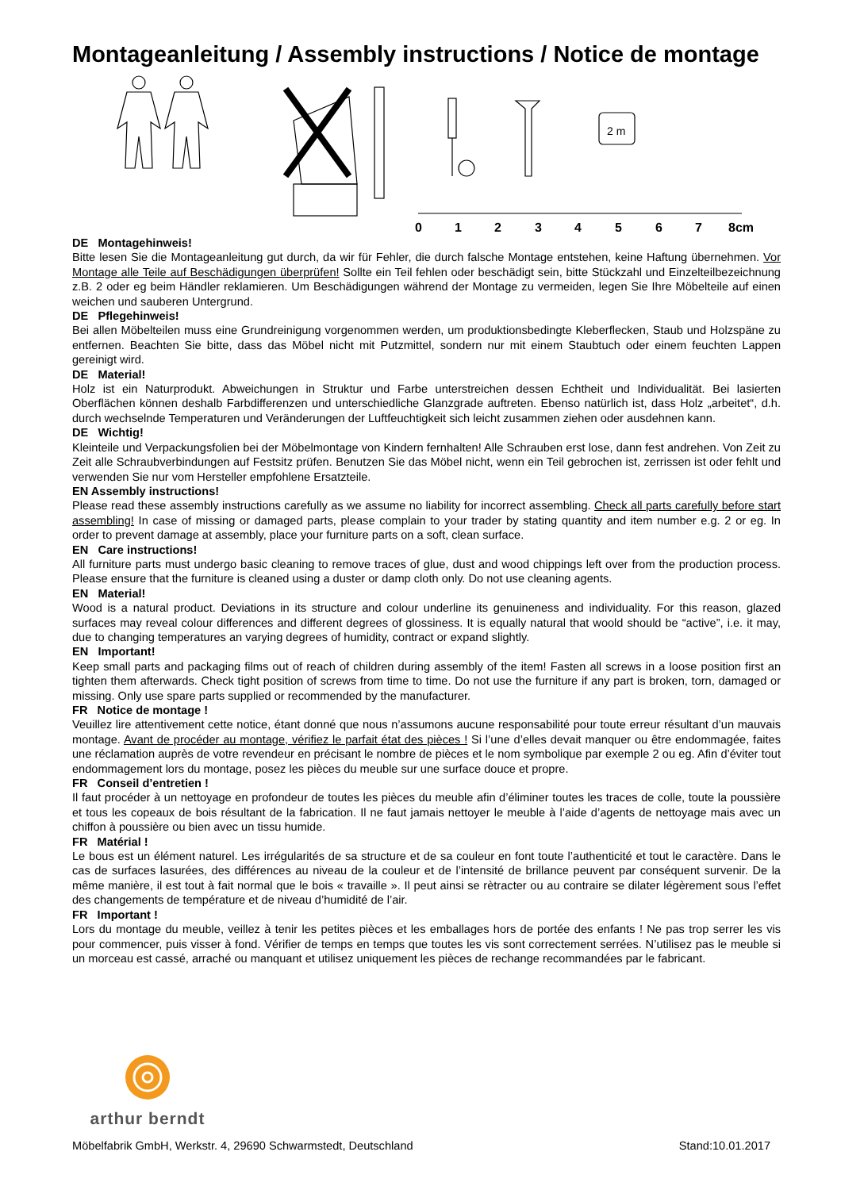Montageanleitung / Assembly instructions / Notice de montage
2 m
0
1
2
3
4
5
6
7
8cm
DE Montagehinweis!
Bitte lesen Sie die Montageanleitung gut durch, da wir für Fehler, die durch falsche Montage entstehen, keine Haftung übernehmen. Vor Montage alle Teile auf Beschädigungen überprüfen! Sollte ein Teil fehlen oder beschädigt sein, bitte Stückzahl und Einzelteilbezeichnung z.B. 2 oder eg beim Händler reklamieren. Um Beschädigungen während der Montage zu vermeiden, legen Sie Ihre Möbelteile auf einen weichen und sauberen Untergrund.
DE Pflegehinweis!
Bei allen Möbelteilen muss eine Grundreinigung vorgenommen werden, um produktionsbedingte Kleberflecken, Staub und Holzspäne zu entfernen. Beachten Sie bitte, dass das Möbel nicht mit Putzmittel, sondern nur mit einem Staubtuch oder einem feuchten Lappen gereinigt wird.
DE Material!
Holz ist ein Naturprodukt. Abweichungen in Struktur und Farbe unterstreichen dessen Echtheit und Individualität. Bei lasierten Oberflächen können deshalb Farbdifferenzen und unterschiedliche Glanzgrade auftreten. Ebenso natürlich ist, dass Holz „arbeitet“, d.h. durch wechselnde Temperaturen und Veränderungen der Luftfeuchtigkeit sich leicht zusammen ziehen oder ausdehnen kann.
DE Wichtig!
Kleinteile und Verpackungsfolien bei der Möbelmontage von Kindern fernhalten! Alle Schrauben erst lose, dann fest andrehen. Von Zeit zu Zeit alle Schraubverbindungen auf Festsitz prüfen. Benutzen Sie das Möbel nicht, wenn ein Teil gebrochen ist, zerrissen ist oder fehlt und verwenden Sie nur vom Hersteller empfohlene Ersatzteile.
EN Assembly instructions!
Please read these assembly instructions carefully as we assume no liability for incorrect assembling. Check all parts carefully before start assembling! In case of missing or damaged parts, please complain to your trader by stating quantity and item number e.g. 2 or eg. In order to prevent damage at assembly, place your furniture parts on a soft, clean surface.
EN Care instructions!
All furniture parts must undergo basic cleaning to remove traces of glue, dust and wood chippings left over from the production process. Please ensure that the furniture is cleaned using a duster or damp cloth only. Do not use cleaning agents.
EN Material!
Wood is a natural product. Deviations in its structure and colour underline its genuineness and individuality. For this reason, glazed surfaces may reveal colour differences and different degrees of glossiness. It is equally natural that woold should be “active”, i.e. it may, due to changing temperatures an varying degrees of humidity, contract or expand slightly.
EN Important!
Keep small parts and packaging films out of reach of children during assembly of the item! Fasten all screws in a loose position first an tighten them afterwards. Check tight position of screws from time to time. Do not use the furniture if any part is broken, torn, damaged or missing. Only use spare parts supplied or recommended by the manufacturer.
FR Notice de montage !
Veuillez lire attentivement cette notice, étant donné que nous n’assumons aucune responsabilité pour toute erreur résultant d’un mauvais montage. Avant de procéder au montage, vérifiez le parfait état des pièces ! Si l’une d’elles devait manquer ou être endommagée, faites une réclamation auprès de votre revendeur en précisant le nombre de pièces et le nom symbolique par exemple 2 ou eg. Afin d’éviter tout endommagement lors du montage, posez les pièces du meuble sur une surface douce et propre.
FR Conseil d’entretien !
Il faut procéder à un nettoyage en profondeur de toutes les pièces du meuble afin d’éliminer toutes les traces de colle, toute la poussière et tous les copeaux de bois résultant de la fabrication. Il ne faut jamais nettoyer le meuble à l’aide d’agents de nettoyage mais avec un chiffon à poussière ou bien avec un tissu humide.
FR Matérial !
Le bous est un élément naturel. Les irrégularités de sa structure et de sa couleur en font toute l’authenticité et tout le caractère. Dans le cas de surfaces lasurées, des différences au niveau de la couleur et de l’intensité de brillance peuvent par conséquent survenir. De la même manière, il est tout à fait normal que le bois « travaille ». Il peut ainsi se rètracter ou au contraire se dilater légèrement sous l’effet des changements de température et de niveau d’humidité de l’air.
FR Important !
Lors du montage du meuble, veillez à tenir les petites pièces et les emballages hors de portée des enfants ! Ne pas trop serrer les vis pour commencer, puis visser à fond. Vérifier de temps en temps que toutes les vis sont correctement serrées. N’utilisez pas le meuble si un morceau est cassé, arraché ou manquant et utilisez uniquement les pièces de rechange recommandées par le fabricant.
arthur berndt
Möbelfabrik GmbH, Werkstr. 4, 29690 Schwarmstedt, Deutschland Stand:10.01.2017